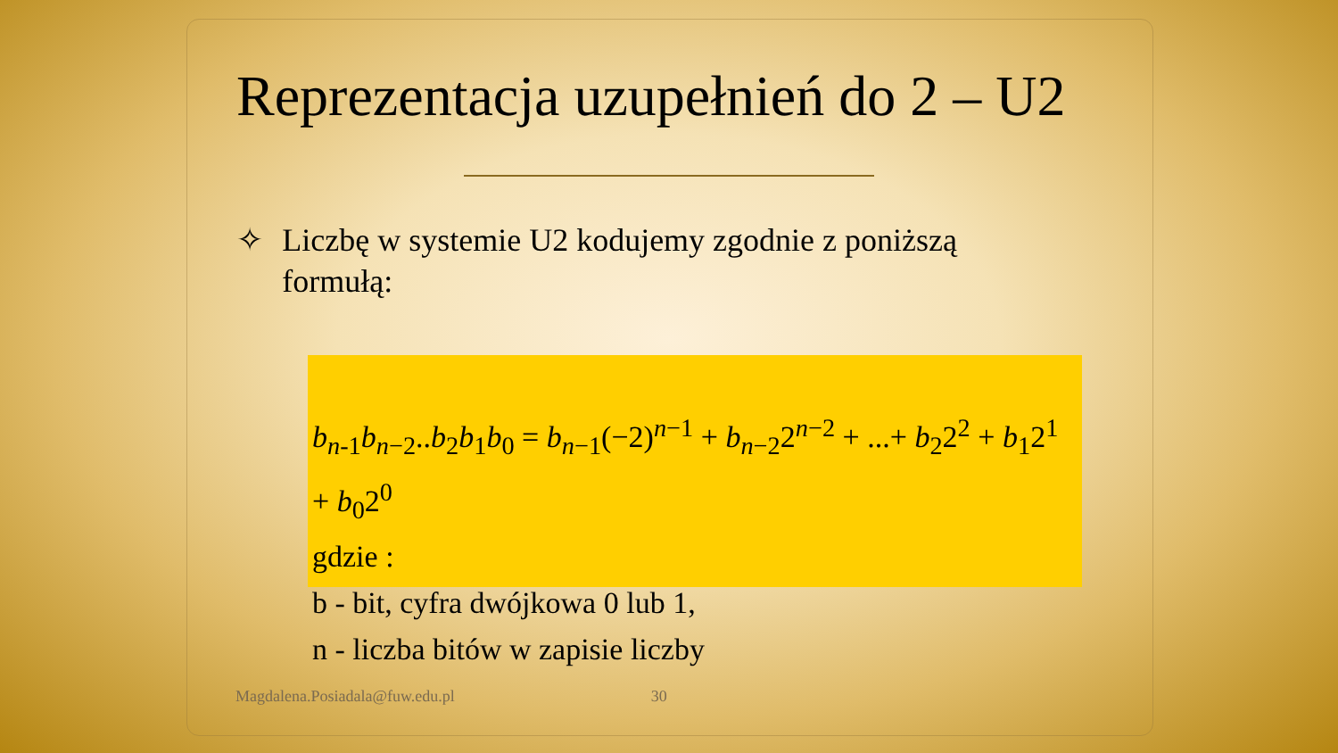Reprezentacja uzupełnień do 2 – U2
✧ Liczbę w systemie U2 kodujemy zgodnie z poniższą formułą:
b<sub>n-1</sub>b<sub>n−2</sub>..b<sub>2</sub>b<sub>1</sub>b<sub>0</sub> = b<sub>n−1</sub>(−2)<sup>n−1</sup> + b<sub>n−2</sub>2<sup>n−2</sup> + ...+ b<sub>2</sub>2<sup>2</sup> + b<sub>1</sub>2<sup>1</sup> + b<sub>0</sub>2<sup>0</sup>
gdzie :
b - bit, cyfra dwójkowa 0 lub 1,
n - liczba bitów w zapisie liczby
Magdalena.Posiadala@fuw.edu.pl 30